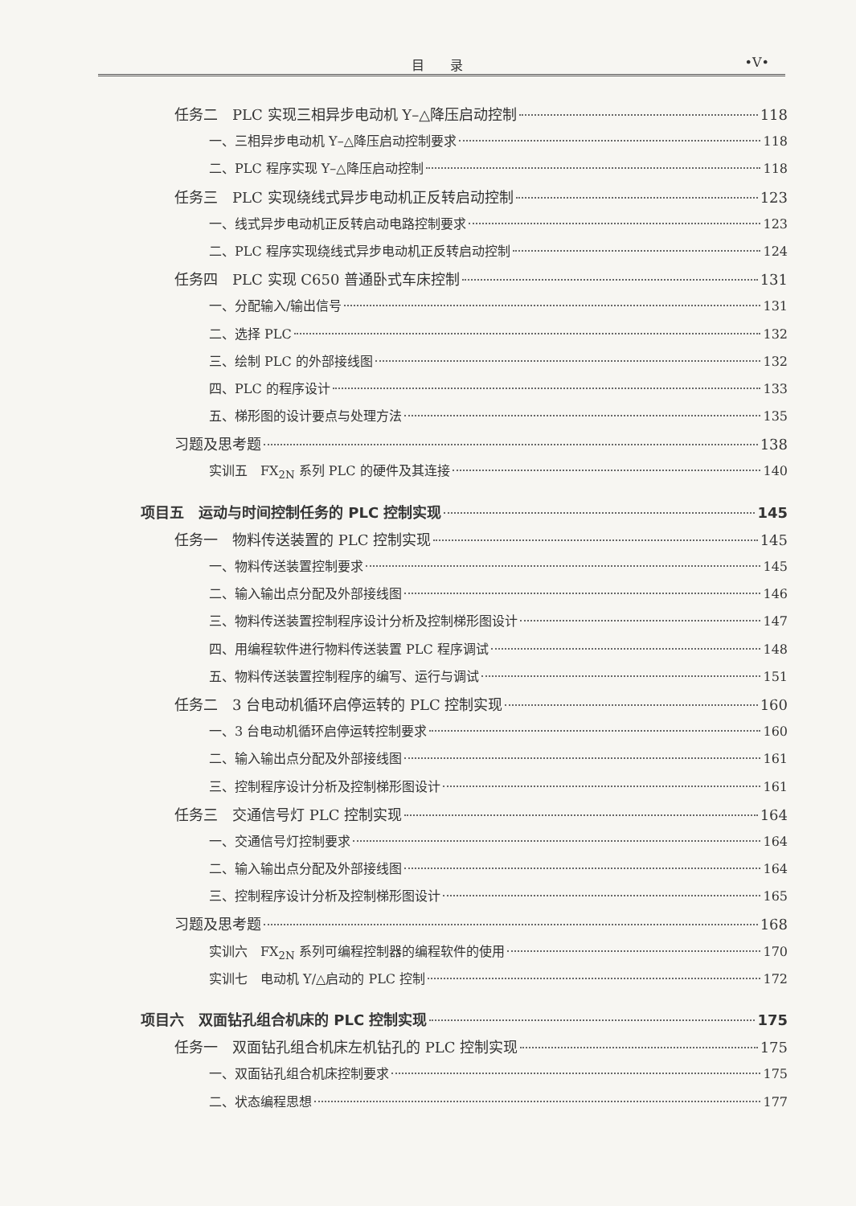目　　录 •V•
任务二　PLC 实现三相异步电动机 Y–△降压启动控制 118
一、三相异步电动机 Y–△降压启动控制要求 118
二、PLC 程序实现 Y–△降压启动控制 118
任务三　PLC 实现绕线式异步电动机正反转启动控制 123
一、线式异步电动机正反转启动电路控制要求 123
二、PLC 程序实现绕线式异步电动机正反转启动控制 124
任务四　PLC 实现 C650 普通卧式车床控制 131
一、分配输入/输出信号 131
二、选择 PLC 132
三、绘制 PLC 的外部接线图 132
四、PLC 的程序设计 133
五、梯形图的设计要点与处理方法 135
习题及思考题 138
实训五　FX<sub>2N</sub> 系列 PLC 的硬件及其连接 140
项目五　运动与时间控制任务的 PLC 控制实现 145
任务一　物料传送装置的 PLC 控制实现 145
一、物料传送装置控制要求 145
二、输入输出点分配及外部接线图 146
三、物料传送装置控制程序设计分析及控制梯形图设计 147
四、用编程软件进行物料传送装置 PLC 程序调试 148
五、物料传送装置控制程序的编写、运行与调试 151
任务二　3 台电动机循环启停运转的 PLC 控制实现 160
一、3 台电动机循环启停运转控制要求 160
二、输入输出点分配及外部接线图 161
三、控制程序设计分析及控制梯形图设计 161
任务三　交通信号灯 PLC 控制实现 164
一、交通信号灯控制要求 164
二、输入输出点分配及外部接线图 164
三、控制程序设计分析及控制梯形图设计 165
习题及思考题 168
实训六　FX<sub>2N</sub> 系列可编程控制器的编程软件的使用 170
实训七　电动机 Y/△启动的 PLC 控制 172
项目六　双面钻孔组合机床的 PLC 控制实现 175
任务一　双面钻孔组合机床左机钻孔的 PLC 控制实现 175
一、双面钻孔组合机床控制要求 175
二、状态编程思想 177